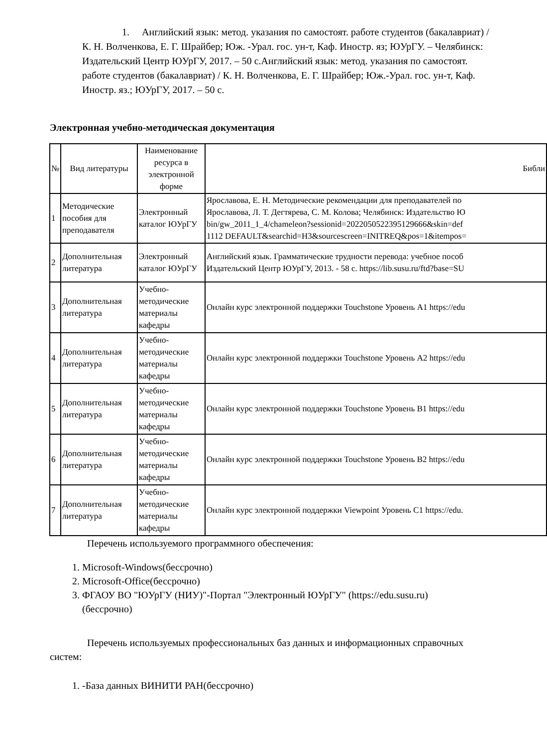1. Английский язык: метод. указания по самостоят. работе студентов (бакалавриат) / К. Н. Волченкова, Е. Г. Шрайбер; Юж. -Урал. гос. ун-т, Каф. Иностр. яз; ЮУрГУ. – Челябинск: Издательский Центр ЮУрГУ, 2017. – 50 с.Английский язык: метод. указания по самостоят. работе студентов (бакалавриат) / К. Н. Волченкова, Е. Г. Шрайбер; Юж.-Урал. гос. ун-т, Каф. Иностр. яз.; ЮУрГУ, 2017. – 50 с.
Электронная учебно-методическая документация
| № | Вид литературы | Наименование ресурса в электронной форме | Библи |
| --- | --- | --- | --- |
| 1 | Методические пособия для преподавателя | Электронный каталог ЮУрГУ | Ярославова, Е. Н. Методические рекомендации для преподавателей по Ярославова, Л. Т. Дегтярева, С. М. Колова; Челябинск: Издательство Ю bin/gw_2011_1_4/chameleon?sessionid=2022050522395129666&skin=def 1112 DEFAULT&searchid=H3&sourcescreen=INITREQ&pos=1&itempos= |
| 2 | Дополнительная литература | Электронный каталог ЮУрГУ | Английский язык. Грамматические трудности перевода: учебное пособ Издательский Центр ЮУрГУ, 2013. - 58 с. https://lib.susu.ru/ftd?base=SU |
| 3 | Дополнительная литература | Учебно-методические материалы кафедры | Онлайн курс электронной поддержки Touchstone Уровень A1 https://edu |
| 4 | Дополнительная литература | Учебно-методические материалы кафедры | Онлайн курс электронной поддержки Touchstone Уровень A2 https://edu |
| 5 | Дополнительная литература | Учебно-методические материалы кафедры | Онлайн курс электронной поддержки Touchstone Уровень B1 https://edu |
| 6 | Дополнительная литература | Учебно-методические материалы кафедры | Онлайн курс электронной поддержки Touchstone Уровень B2 https://edu |
| 7 | Дополнительная литература | Учебно-методические материалы кафедры | Онлайн курс электронной поддержки Viewpoint Уровень C1 https://edu. |
Перечень используемого программного обеспечения:
1. Microsoft-Windows(бессрочно)
2. Microsoft-Office(бессрочно)
3. ФГАОУ ВО "ЮУрГУ (НИУ)"-Портал "Электронный ЮУрГУ" (https://edu.susu.ru)(бессрочно)
Перечень используемых профессиональных баз данных и информационных справочных систем:
1. -База данных ВИНИТИ РАН(бессрочно)